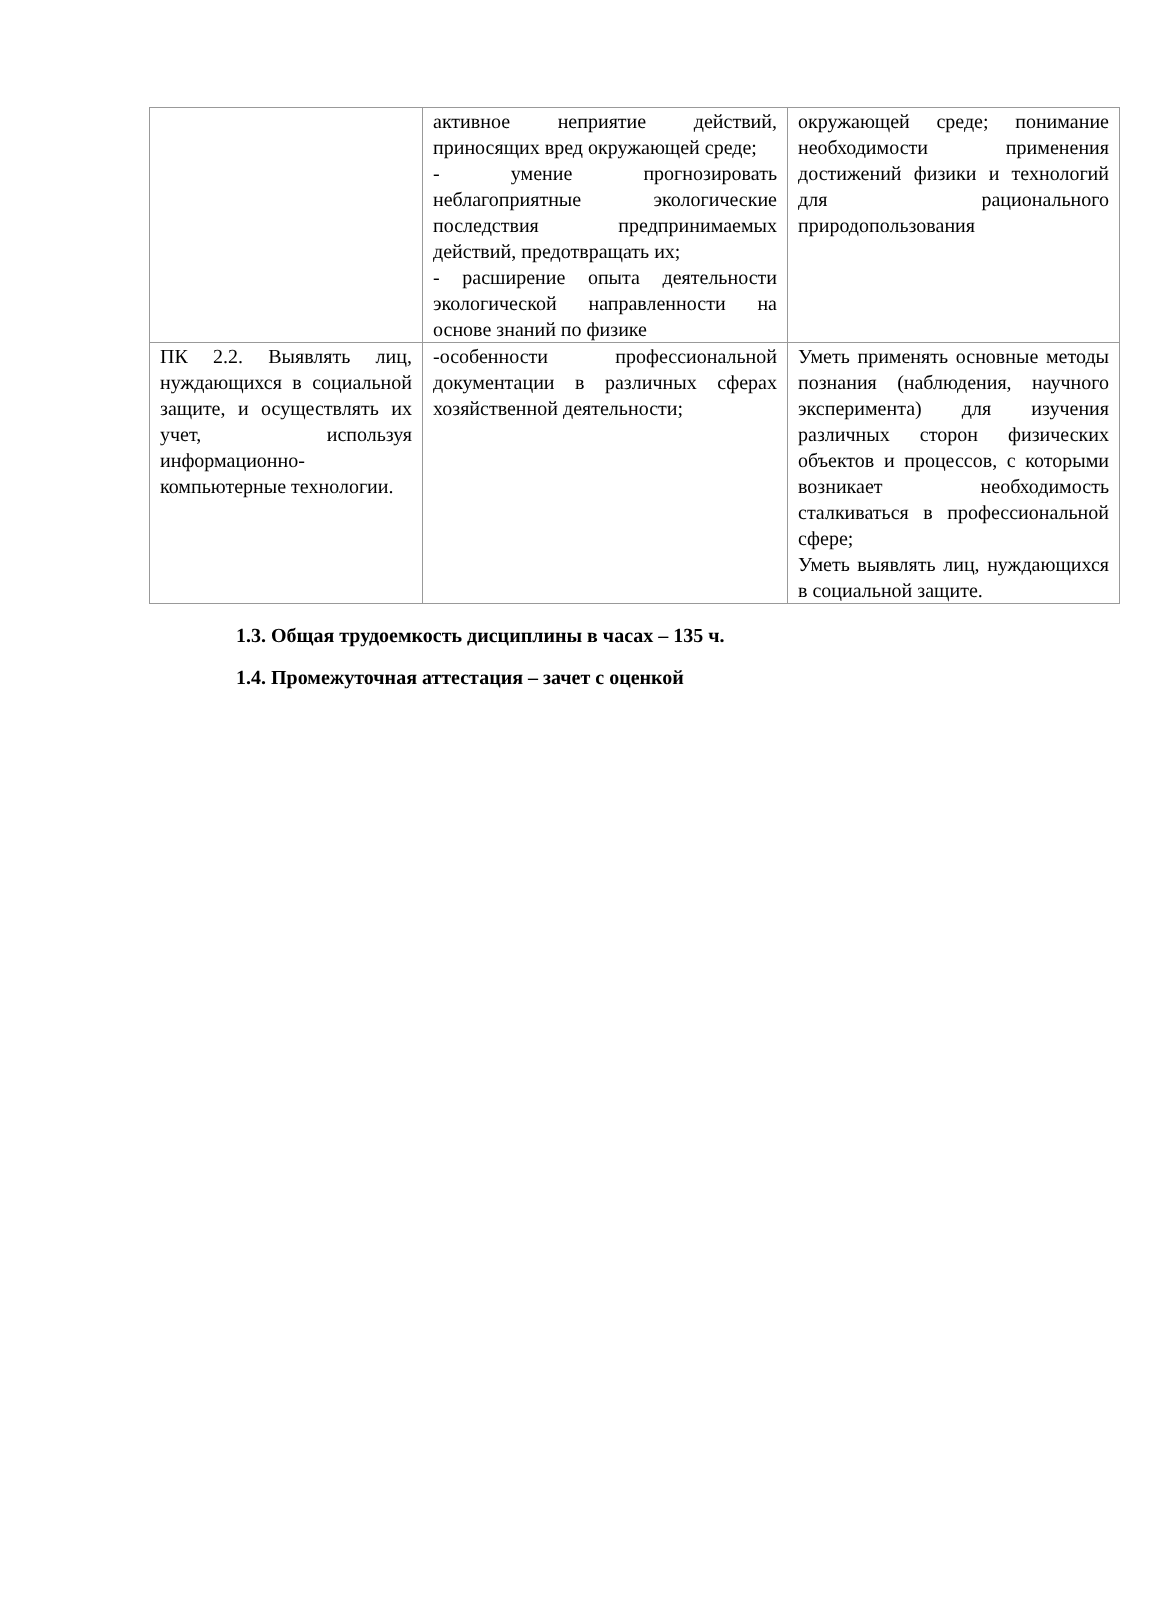| | активное неприятие действий, приносящих вред окружающей среде; - умение прогнозировать неблагоприятные экологические последствия предпринимаемых действий, предотвращать их; - расширение опыта деятельности экологической направленности на основе знаний по физике | окружающей среде; понимание необходимости применения достижений физики и технологий для рационального природопользования |
| ПК 2.2. Выявлять лиц, нуждающихся в социальной защите, и осуществлять их учет, используя информационно-компьютерные технологии. | -особенности профессиональной документации в различных сферах хозяйственной деятельности; | Уметь применять основные методы познания (наблюдения, научного эксперимента) для изучения различных сторон физических объектов и процессов, с которыми возникает необходимость сталкиваться в профессиональной сфере; Уметь выявлять лиц, нуждающихся в социальной защите. |
1.3. Общая трудоемкость дисциплины в часах – 135 ч.
1.4. Промежуточная аттестация – зачет с оценкой